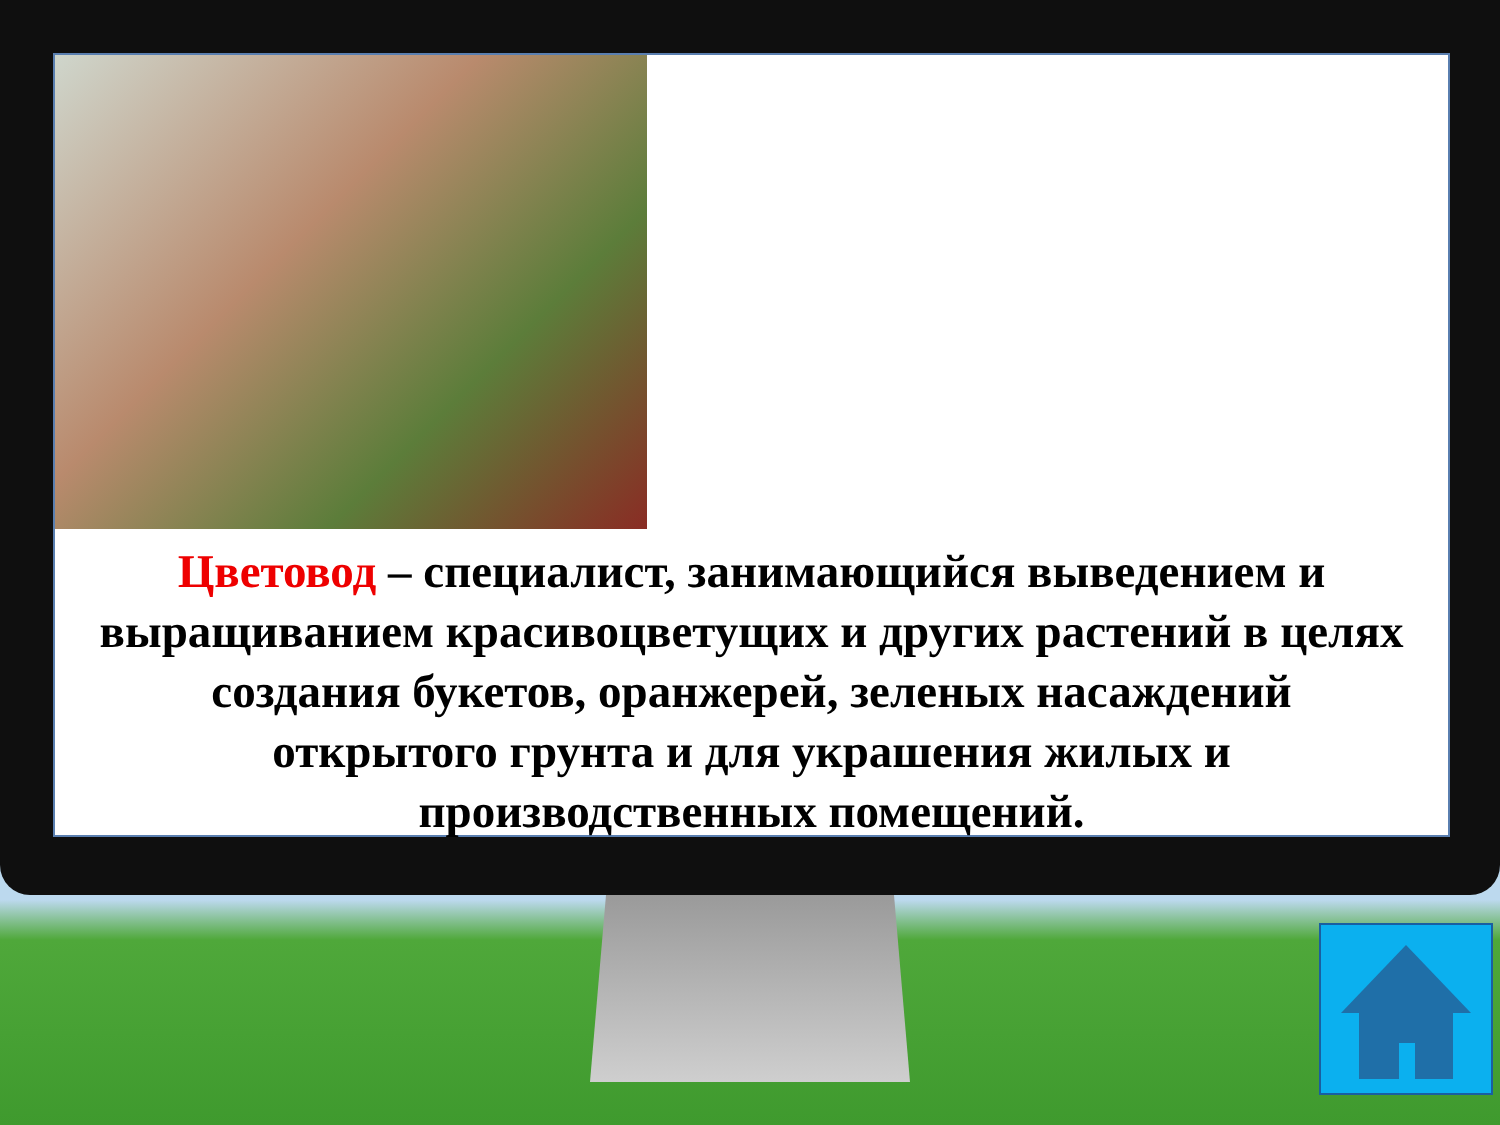Цветовод – специалист, занимающийся выведением и выращиванием красивоцветущих и других растений в целях создания букетов, оранжерей, зеленых насаждений открытого грунта и для украшения жилых и производственных помещений.